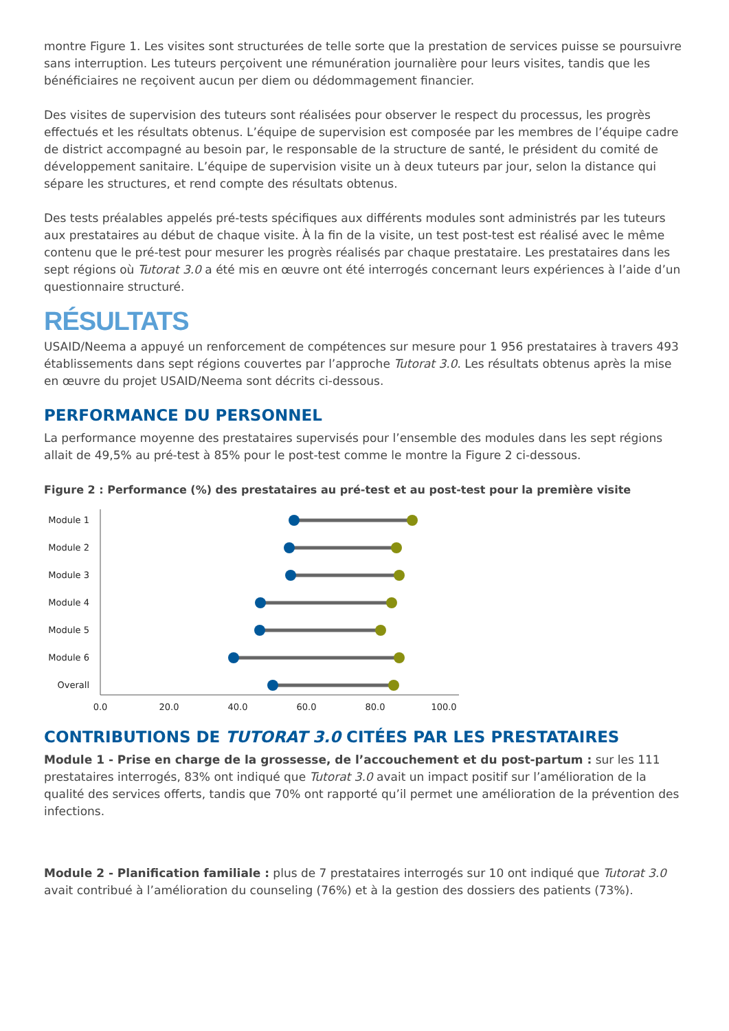montre Figure 1. Les visites sont structurées de telle sorte que la prestation de services puisse se poursuivre sans interruption. Les tuteurs perçoivent une rémunération journalière pour leurs visites, tandis que les bénéficiaires ne reçoivent aucun per diem ou dédommagement financier.
Des visites de supervision des tuteurs sont réalisées pour observer le respect du processus, les progrès effectués et les résultats obtenus. L’équipe de supervision est composée par les membres de l’équipe cadre de district accompagné au besoin par, le responsable de la structure de santé, le président du comité de développement sanitaire. L’équipe de supervision visite un à deux tuteurs par jour, selon la distance qui sépare les structures, et rend compte des résultats obtenus.
Des tests préalables appelés pré-tests spécifiques aux différents modules sont administrés par les tuteurs aux prestataires au début de chaque visite. À la fin de la visite, un test post-test est réalisé avec le même contenu que le pré-test pour mesurer les progrès réalisés par chaque prestataire. Les prestataires dans les sept régions où Tutorat 3.0 a été mis en œuvre ont été interrogés concernant leurs expériences à l’aide d’un questionnaire structuré.
RÉSULTATS
USAID/Neema a appuyé un renforcement de compétences sur mesure pour 1 956 prestataires à travers 493 établissements dans sept régions couvertes par l’approche Tutorat 3.0. Les résultats obtenus après la mise en œuvre du projet USAID/Neema sont décrits ci-dessous.
PERFORMANCE DU PERSONNEL
La performance moyenne des prestataires supervisés pour l’ensemble des modules dans les sept régions allait de 49,5% au pré-test à 85% pour le post-test comme le montre la Figure 2 ci-dessous.
Figure 2 : Performance (%) des prestataires au pré-test et au post-test pour la première visite
Module 1
Module 2
Module 3
Module 4
Module 5
Module 6
Overall
0.0
20.0
40.0
60.0
80.0
100.0
CONTRIBUTIONS DE TUTORAT 3.0 CITÉES PAR LES PRESTATAIRES
Module 1 - Prise en charge de la grossesse, de l’accouchement et du post-partum : sur les 111 prestataires interrogés, 83% ont indiqué que Tutorat 3.0 avait un impact positif sur l’amélioration de la qualité des services offerts, tandis que 70% ont rapporté qu’il permet une amélioration de la prévention des infections.
Module 2 - Planification familiale : plus de 7 prestataires interrogés sur 10 ont indiqué que Tutorat 3.0 avait contribué à l’amélioration du counseling (76%) et à la gestion des dossiers des patients (73%).